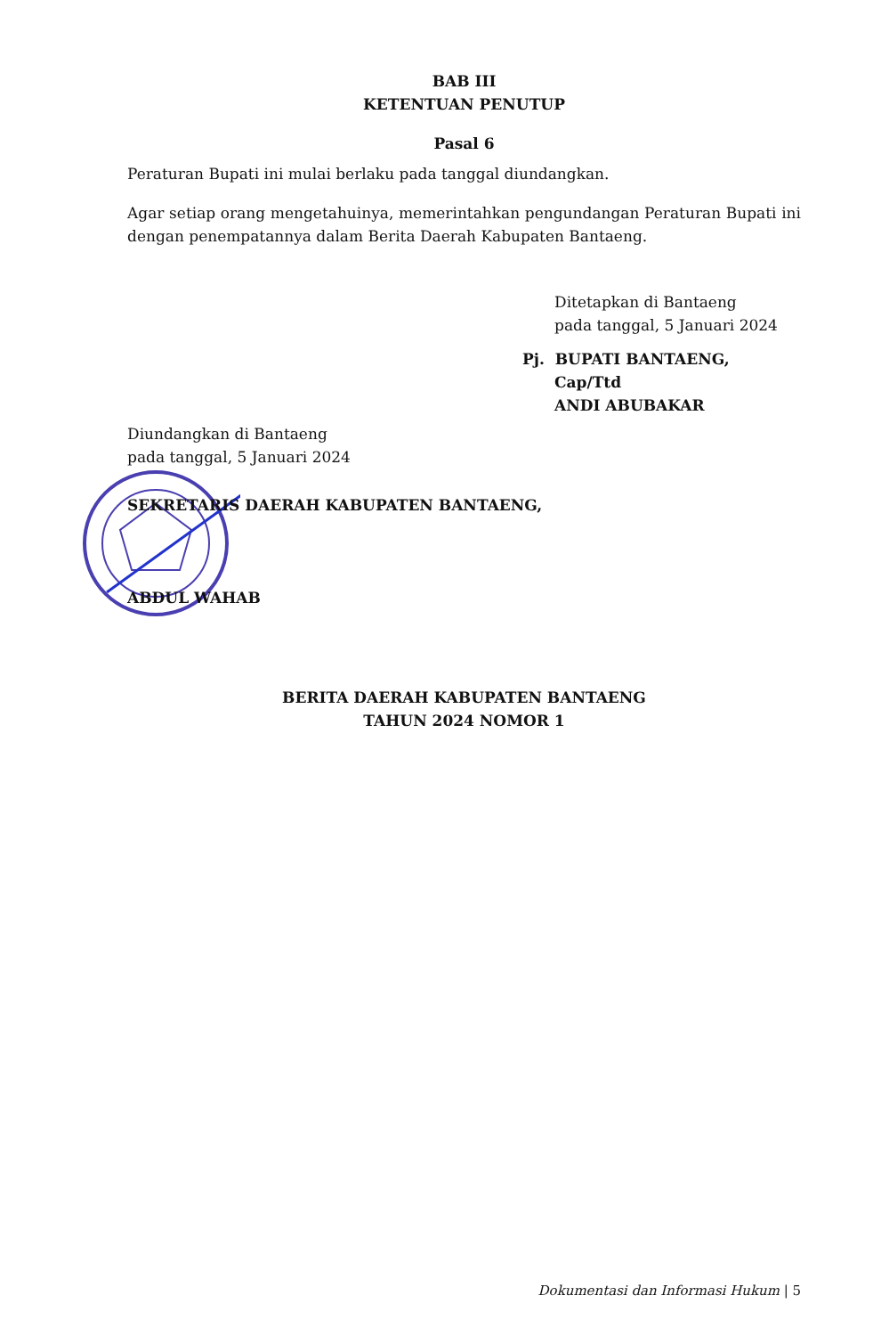BAB III
KETENTUAN PENUTUP
Pasal 6
Peraturan Bupati ini mulai berlaku pada tanggal diundangkan.
Agar setiap orang mengetahuinya, memerintahkan pengundangan Peraturan Bupati ini dengan penempatannya dalam Berita Daerah Kabupaten Bantaeng.
Ditetapkan di Bantaeng
pada tanggal, 5 Januari 2024
Pj. BUPATI BANTAENG,
Cap/Ttd
ANDI ABUBAKAR
Diundangkan di Bantaeng
pada tanggal, 5 Januari 2024
SEKRETARIS DAERAH KABUPATEN BANTAENG,
ABDUL WAHAB
BERITA DAERAH KABUPATEN BANTAENG
TAHUN 2024 NOMOR 1
Dokumentasi dan Informasi Hukum | 5